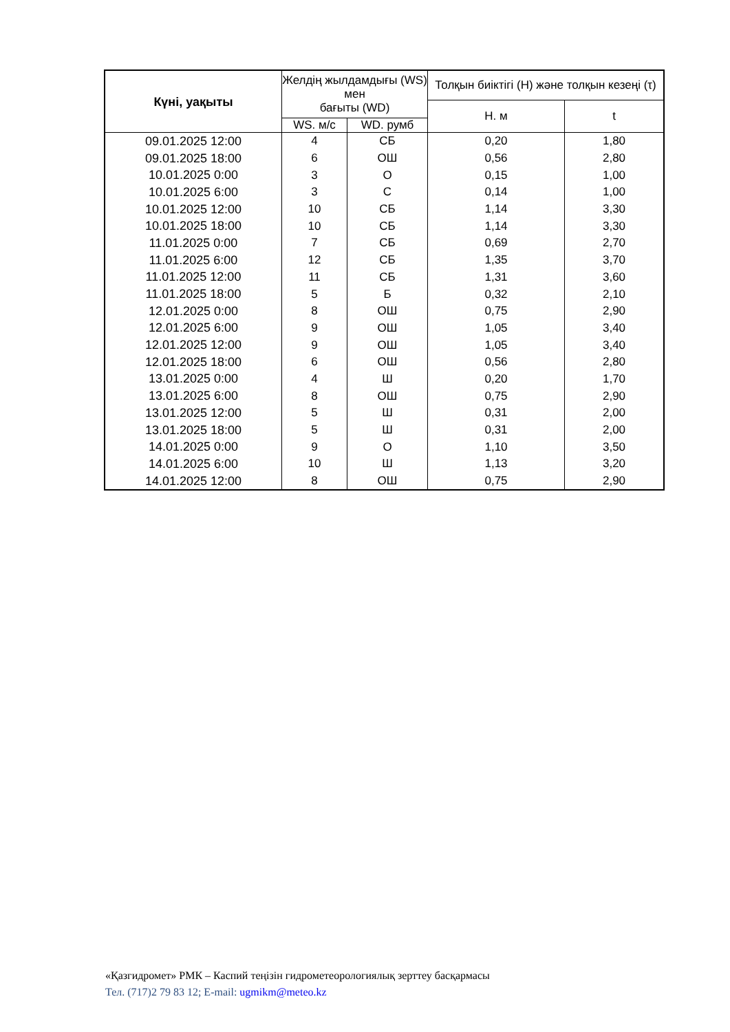| Күні, уақыты | Желдің жылдамдығы (WS) мен бағыты (WD) | | Толқын биіктігі (Н) және толқын кезеңі (τ) | |
| --- | --- | --- | --- | --- |
| | | | Н. м | t |
| | WS. м/с | WD. румб | | |
| 09.01.2025 12:00 | 4 | СБ | 0,20 | 1,80 |
| 09.01.2025 18:00 | 6 | ОШ | 0,56 | 2,80 |
| 10.01.2025 0:00 | 3 | О | 0,15 | 1,00 |
| 10.01.2025 6:00 | 3 | С | 0,14 | 1,00 |
| 10.01.2025 12:00 | 10 | СБ | 1,14 | 3,30 |
| 10.01.2025 18:00 | 10 | СБ | 1,14 | 3,30 |
| 11.01.2025 0:00 | 7 | СБ | 0,69 | 2,70 |
| 11.01.2025 6:00 | 12 | СБ | 1,35 | 3,70 |
| 11.01.2025 12:00 | 11 | СБ | 1,31 | 3,60 |
| 11.01.2025 18:00 | 5 | Б | 0,32 | 2,10 |
| 12.01.2025 0:00 | 8 | ОШ | 0,75 | 2,90 |
| 12.01.2025 6:00 | 9 | ОШ | 1,05 | 3,40 |
| 12.01.2025 12:00 | 9 | ОШ | 1,05 | 3,40 |
| 12.01.2025 18:00 | 6 | ОШ | 0,56 | 2,80 |
| 13.01.2025 0:00 | 4 | Ш | 0,20 | 1,70 |
| 13.01.2025 6:00 | 8 | ОШ | 0,75 | 2,90 |
| 13.01.2025 12:00 | 5 | Ш | 0,31 | 2,00 |
| 13.01.2025 18:00 | 5 | Ш | 0,31 | 2,00 |
| 14.01.2025 0:00 | 9 | О | 1,10 | 3,50 |
| 14.01.2025 6:00 | 10 | Ш | 1,13 | 3,20 |
| 14.01.2025 12:00 | 8 | ОШ | 0,75 | 2,90 |
«Қазгидромет» РМК – Каспий теңізін гидрометеорологиялық зерттеу басқармасы
Тел. (717)2 79 83 12; E-mail: ugmikm@meteo.kz